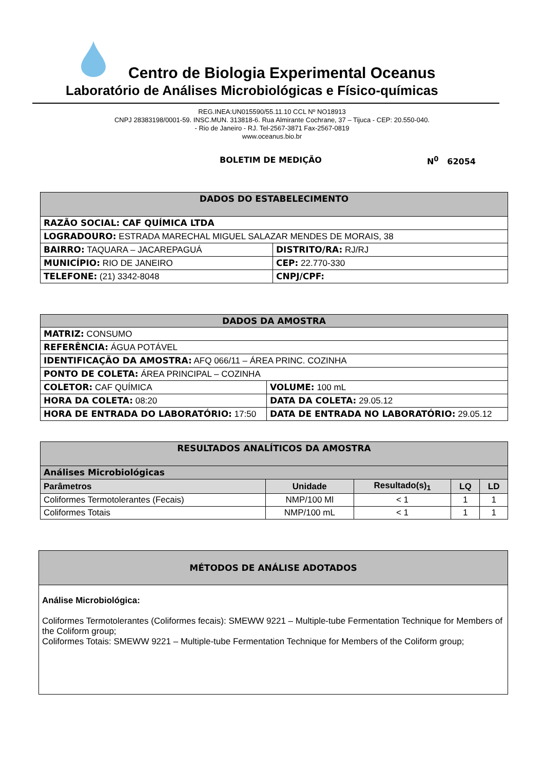Centro de Biologia Experimental Oceanus
Laboratório de Análises Microbiológicas e Físico-químicas
REG.INEA:UN015590/55.11.10 CCL Nº NO18913
CNPJ 28383198/0001-59. INSC.MUN. 313818-6. Rua Almirante Cochrane, 37 – Tijuca - CEP: 20.550-040.
- Rio de Janeiro - RJ. Tel-2567-3871 Fax-2567-0819
www.oceanus.bio.br
BOLETIM DE MEDIÇÃO N<sup>0</sup> 62054
| DADOS DO ESTABELECIMENTO | |
| RAZÃO SOCIAL: CAF QUÍMICA LTDA | |
| LOGRADOURO: ESTRADA MARECHAL MIGUEL SALAZAR MENDES DE MORAIS, 38 | |
| BAIRRO: TAQUARA – JACAREPAGUÁ | DISTRITO/RA: RJ/RJ |
| MUNICÍPIO: RIO DE JANEIRO | CEP: 22.770-330 |
| TELEFONE: (21) 3342-8048 | CNPJ/CPF: |
| DADOS DA AMOSTRA | |
| MATRIZ: CONSUMO | |
| REFERÊNCIA: ÁGUA POTÁVEL | |
| IDENTIFICAÇÃO DA AMOSTRA: AFQ 066/11 – ÁREA PRINC. COZINHA | |
| PONTO DE COLETA: ÁREA PRINCIPAL – COZINHA | |
| COLETOR: CAF QUÍMICA | VOLUME: 100 mL |
| HORA DA COLETA: 08:20 | DATA DA COLETA: 29.05.12 |
| HORA DE ENTRADA DO LABORATÓRIO: 17:50 | DATA DE ENTRADA NO LABORATÓRIO: 29.05.12 |
| RESULTADOS ANALÍTICOS DA AMOSTRA | | | | |
| Análises Microbiológicas | | | | |
| Parâmetros | Unidade | Resultado(s)<sub>1</sub> | LQ | LD |
| Coliformes Termotolerantes (Fecais) | NMP/100 Ml | < 1 | 1 | 1 |
| Coliformes Totais | NMP/100 mL | < 1 | 1 | 1 |
| MÉTODOS DE ANÁLISE ADOTADOS |
| Análise Microbiológica: Coliformes Termotolerantes (Coliformes fecais): SMEWW 9221 – Multiple-tube Fermentation Technique for Members of the Coliform group; Coliformes Totais: SMEWW 9221 – Multiple-tube Fermentation Technique for Members of the Coliform group; |